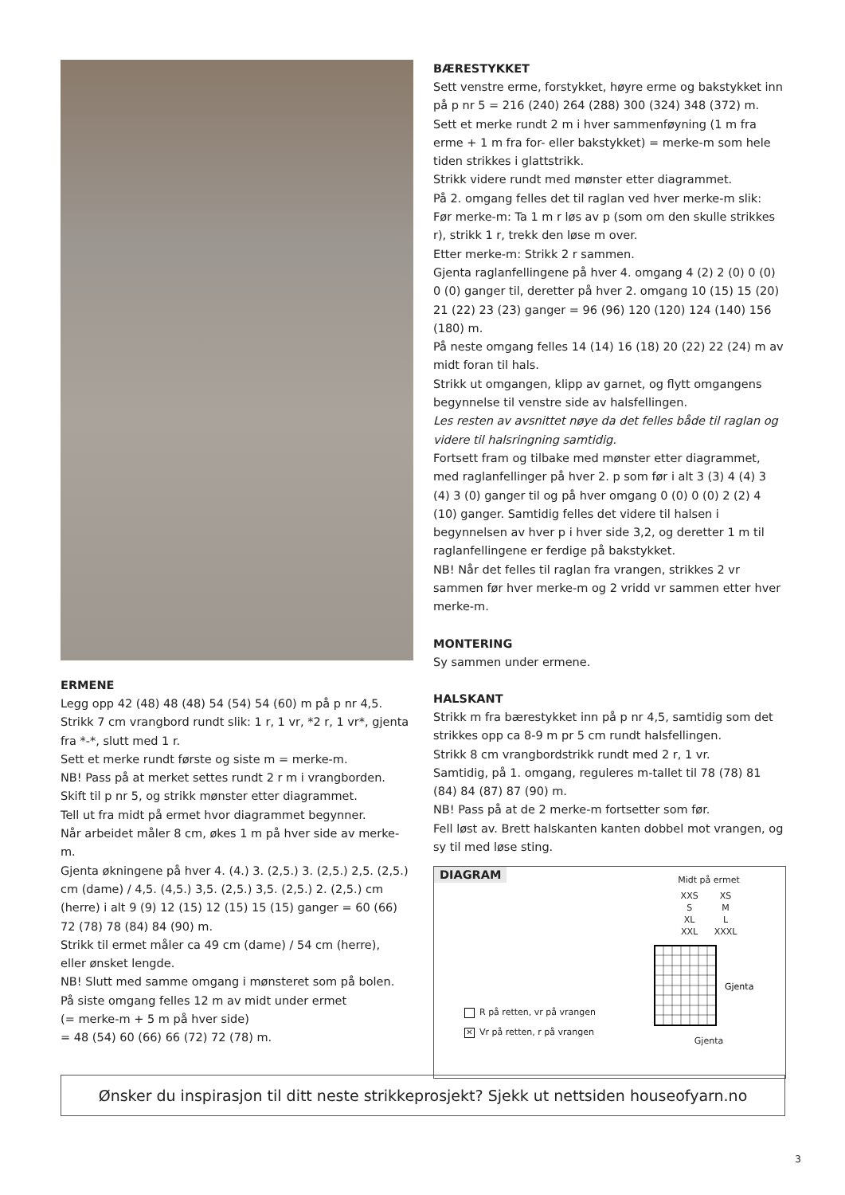ERMENE
Legg opp 42 (48) 48 (48) 54 (54) 54 (60) m på p nr 4,5.
Strikk 7 cm vrangbord rundt slik: 1 r, 1 vr, *2 r, 1 vr*, gjenta fra *-*, slutt med 1 r.
Sett et merke rundt første og siste m = merke-m.
NB! Pass på at merket settes rundt 2 r m i vrangborden.
Skift til p nr 5, og strikk mønster etter diagrammet.
Tell ut fra midt på ermet hvor diagrammet begynner.
Når arbeidet måler 8 cm, økes 1 m på hver side av merke-m.
Gjenta økningene på hver 4. (4.) 3. (2,5.) 3. (2,5.) 2,5. (2,5.) cm (dame) / 4,5. (4,5.) 3,5. (2,5.) 3,5. (2,5.) 2. (2,5.) cm (herre) i alt 9 (9) 12 (15) 12 (15) 15 (15) ganger = 60 (66) 72 (78) 78 (84) 84 (90) m.
Strikk til ermet måler ca 49 cm (dame) / 54 cm (herre),
eller ønsket lengde.
NB! Slutt med samme omgang i mønsteret som på bolen.
På siste omgang felles 12 m av midt under ermet
(= merke-m + 5 m på hver side)
= 48 (54) 60 (66) 66 (72) 72 (78) m.
BÆRESTYKKET
Sett venstre erme, forstykket, høyre erme og bakstykket inn på p nr 5 = 216 (240) 264 (288) 300 (324) 348 (372) m.
Sett et merke rundt 2 m i hver sammenføyning (1 m fra erme + 1 m fra for- eller bakstykket) = merke-m som hele tiden strikkes i glattstrikk.
Strikk videre rundt med mønster etter diagrammet.
På 2. omgang felles det til raglan ved hver merke-m slik:
Før merke-m: Ta 1 m r løs av p (som om den skulle strikkes r), strikk 1 r, trekk den løse m over.
Etter merke-m: Strikk 2 r sammen.
Gjenta raglanfellingene på hver 4. omgang 4 (2) 2 (0) 0 (0) 0 (0) ganger til, deretter på hver 2. omgang 10 (15) 15 (20) 21 (22) 23 (23) ganger = 96 (96) 120 (120) 124 (140) 156 (180) m.
På neste omgang felles 14 (14) 16 (18) 20 (22) 22 (24) m av midt foran til hals.
Strikk ut omgangen, klipp av garnet, og flytt omgangens begynnelse til venstre side av halsfellingen.
Les resten av avsnittet nøye da det felles både til raglan og videre til halsringning samtidig.
Fortsett fram og tilbake med mønster etter diagrammet, med raglanfellinger på hver 2. p som før i alt 3 (3) 4 (4) 3 (4) 3 (0) ganger til og på hver omgang 0 (0) 0 (0) 2 (2) 4 (10) ganger. Samtidig felles det videre til halsen i begynnelsen av hver p i hver side 3,2, og deretter 1 m til raglanfellingene er ferdige på bakstykket.
NB! Når det felles til raglan fra vrangen, strikkes 2 vr sammen før hver merke-m og 2 vridd vr sammen etter hver merke-m.
MONTERING
Sy sammen under ermene.
HALSKANT
Strikk m fra bærestykket inn på p nr 4,5, samtidig som det strikkes opp ca 8-9 m pr 5 cm rundt halsfellingen.
Strikk 8 cm vrangbordstrikk rundt med 2 r, 1 vr.
Samtidig, på 1. omgang, reguleres m-tallet til 78 (78) 81 (84) 84 (87) 87 (90) m.
NB! Pass på at de 2 merke-m fortsetter som før.
Fell løst av. Brett halskanten kanten dobbel mot vrangen, og sy til med løse sting.
DIAGRAM
R på retten, vr på vrangen
✕ Vr på retten, r på vrangen
Midt på ermet
XXS
S
XL
XXL
XS
M
L
XXXL
Gjenta
Gjenta
Ønsker du inspirasjon til ditt neste strikkeprosjekt? Sjekk ut nettsiden houseofyarn.no
3